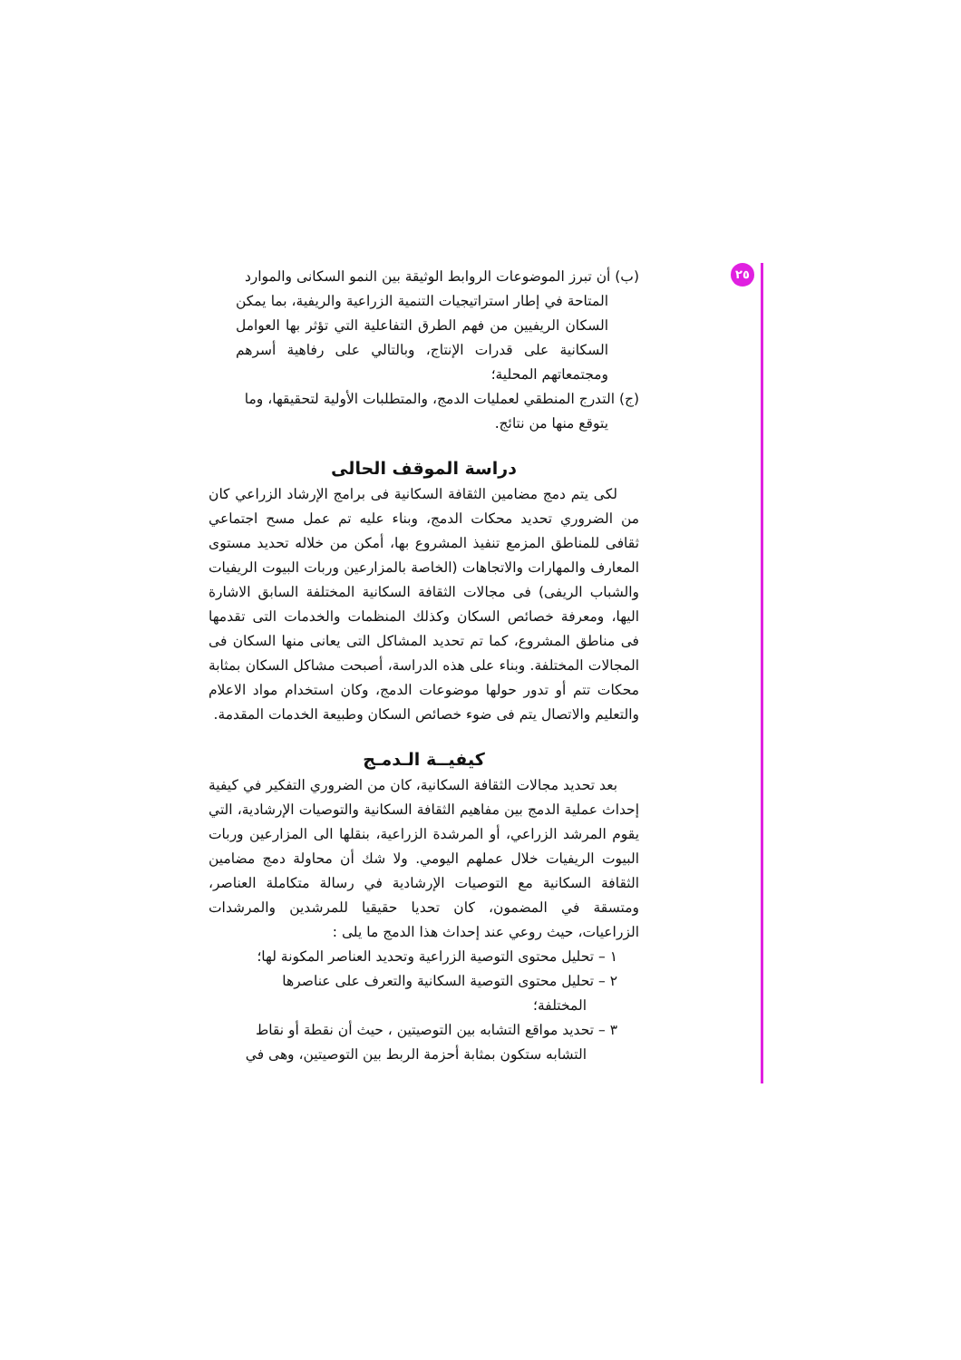٢٥
(ب) أن تبرز الموضوعات الروابط الوثيقة بين النمو السكانى والموارد
المتاحة في إطار استراتيجيات التنمية الزراعية والريفية، بما يمكن السكان الريفيين من فهم الطرق التفاعلية التي تؤثر بها العوامل السكانية على قدرات الإنتاج، وبالتالي على رفاهية أسرهم ومجتمعاتهم المحلية؛
(ج) التدرج المنطقي لعمليات الدمج، والمتطلبات الأولية لتحقيقها، وما
يتوقع منها من نتائج.
دراسة الموقف الحالى
لكى يتم دمج مضامين الثقافة السكانية فى برامج الإرشاد الزراعي كان من الضروري تحديد محكات الدمج، وبناء عليه تم عمل مسح اجتماعي ثقافى للمناطق المزمع تنفيذ المشروع بها، أمكن من خلاله تحديد مستوى المعارف والمهارات والاتجاهات (الخاصة بالمزارعين وربات البيوت الريفيات والشباب الريفى) فى مجالات الثقافة السكانية المختلفة السابق الاشارة اليها، ومعرفة خصائص السكان وكذلك المنظمات والخدمات التى تقدمها فى مناطق المشروع، كما تم تحديد المشاكل التى يعانى منها السكان فى المجالات المختلفة. وبناء على هذه الدراسة، أصبحت مشاكل السكان بمثابة محكات تتم أو تدور حولها موضوعات الدمج، وكان استخدام مواد الاعلام والتعليم والاتصال يتم فى ضوء خصائص السكان وطبيعة الخدمات المقدمة.
كيفيــة الـدمـج
بعد تحديد مجالات الثقافة السكانية، كان من الضروري التفكير في كيفية إحداث عملية الدمج بين مفاهيم الثقافة السكانية والتوصيات الإرشادية، التي يقوم المرشد الزراعي، أو المرشدة الزراعية، بنقلها الى المزارعين وربات البيوت الريفيات خلال عملهم اليومي. ولا شك أن محاولة دمج مضامين الثقافة السكانية مع التوصيات الإرشادية في رسالة متكاملة العناصر، ومتسقة في المضمون، كان تحديا حقيقيا للمرشدين والمرشدات الزراعيات، حيث روعي عند إحداث هذا الدمج ما يلى :
١ – تحليل محتوى التوصية الزراعية وتحديد العناصر المكونة لها؛
٢ – تحليل محتوى التوصية السكانية والتعرف على عناصرها
المختلفة؛
٣ – تحديد مواقع التشابه بين التوصيتين ، حيث أن نقطة أو نقاط
التشابه ستكون بمثابة أحزمة الربط بين التوصيتين، وهى في